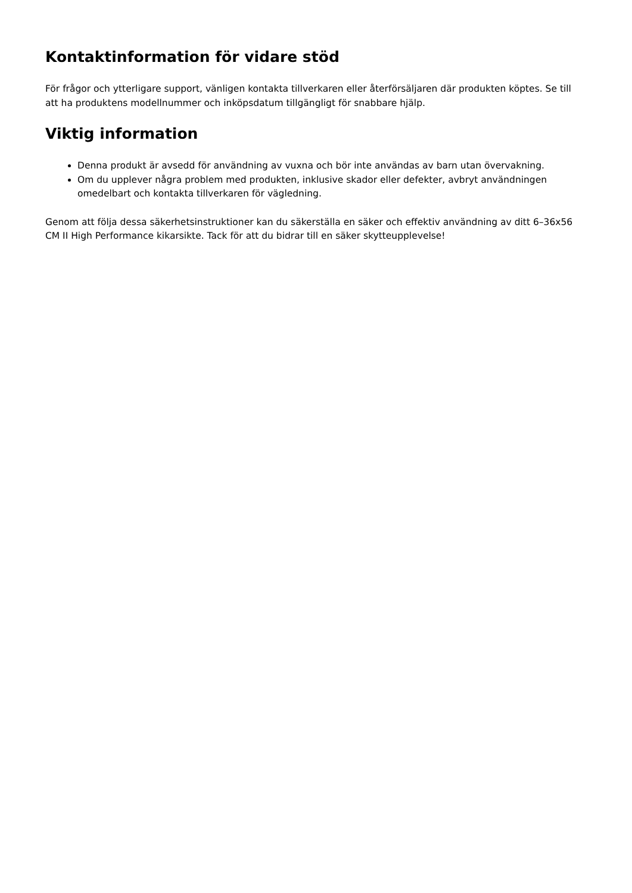Kontaktinformation för vidare stöd
För frågor och ytterligare support, vänligen kontakta tillverkaren eller återförsäljaren där produkten köptes. Se till att ha produktens modellnummer och inköpsdatum tillgängligt för snabbare hjälp.
Viktig information
Denna produkt är avsedd för användning av vuxna och bör inte användas av barn utan övervakning.
Om du upplever några problem med produkten, inklusive skador eller defekter, avbryt användningen omedelbart och kontakta tillverkaren för vägledning.
Genom att följa dessa säkerhetsinstruktioner kan du säkerställa en säker och effektiv användning av ditt 6–36x56 CM II High Performance kikarsikte. Tack för att du bidrar till en säker skytteupplevelse!